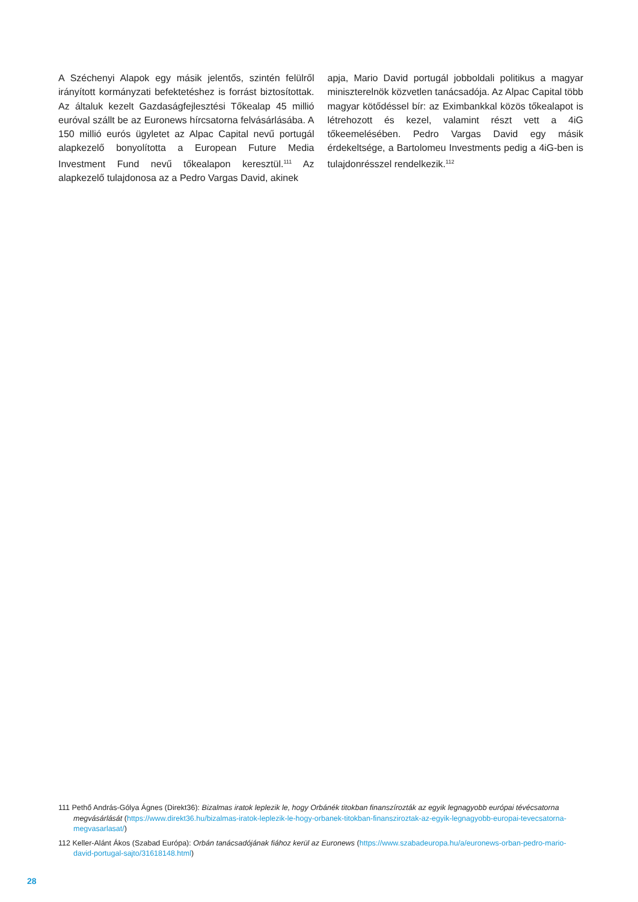A Széchenyi Alapok egy másik jelentős, szintén felülről irányított kormányzati befektetéshez is forrást biztosítottak. Az általuk kezelt Gazdaságfejlesztési Tőkealap 45 millió euróval szállt be az Euronews hírcsatorna felvásárlásába. A 150 millió eurós ügyletet az Alpac Capital nevű portugál alapkezelő bonyolította a European Future Media Investment Fund nevű tőkealapon keresztül.<sup>111</sup> Az alapkezelő tulajdonosa az a Pedro Vargas David, akinek
apja, Mario David portugál jobboldali politikus a magyar miniszterelnök közvetlen tanácsadója. Az Alpac Capital több magyar kötődéssel bír: az Eximbankkal közös tőkealapot is létrehozott és kezel, valamint részt vett a 4iG tőkeemelésében. Pedro Vargas David egy másik érdekeltsége, a Bartolomeu Investments pedig a 4iG-ben is tulajdonrésszel rendelkezik.<sup>112</sup>
111 Pethő András-Gólya Ágnes (Direkt36): Bizalmas iratok leplezik le, hogy Orbánék titokban finanszírozták az egyik legnagyobb európai tévécsatorna megvásárlását (https://www.direkt36.hu/bizalmas-iratok-leplezik-le-hogy-orbanek-titokban-finansziroztak-az-egyik-legnagyobb-europai-tevecsatorna-megvasarlasat/)
112 Keller-Alánt Ákos (Szabad Európa): Orbán tanácsadójának fiához kerül az Euronews (https://www.szabadeuropa.hu/a/euronews-orban-pedro-mario-david-portugal-sajto/31618148.html)
28